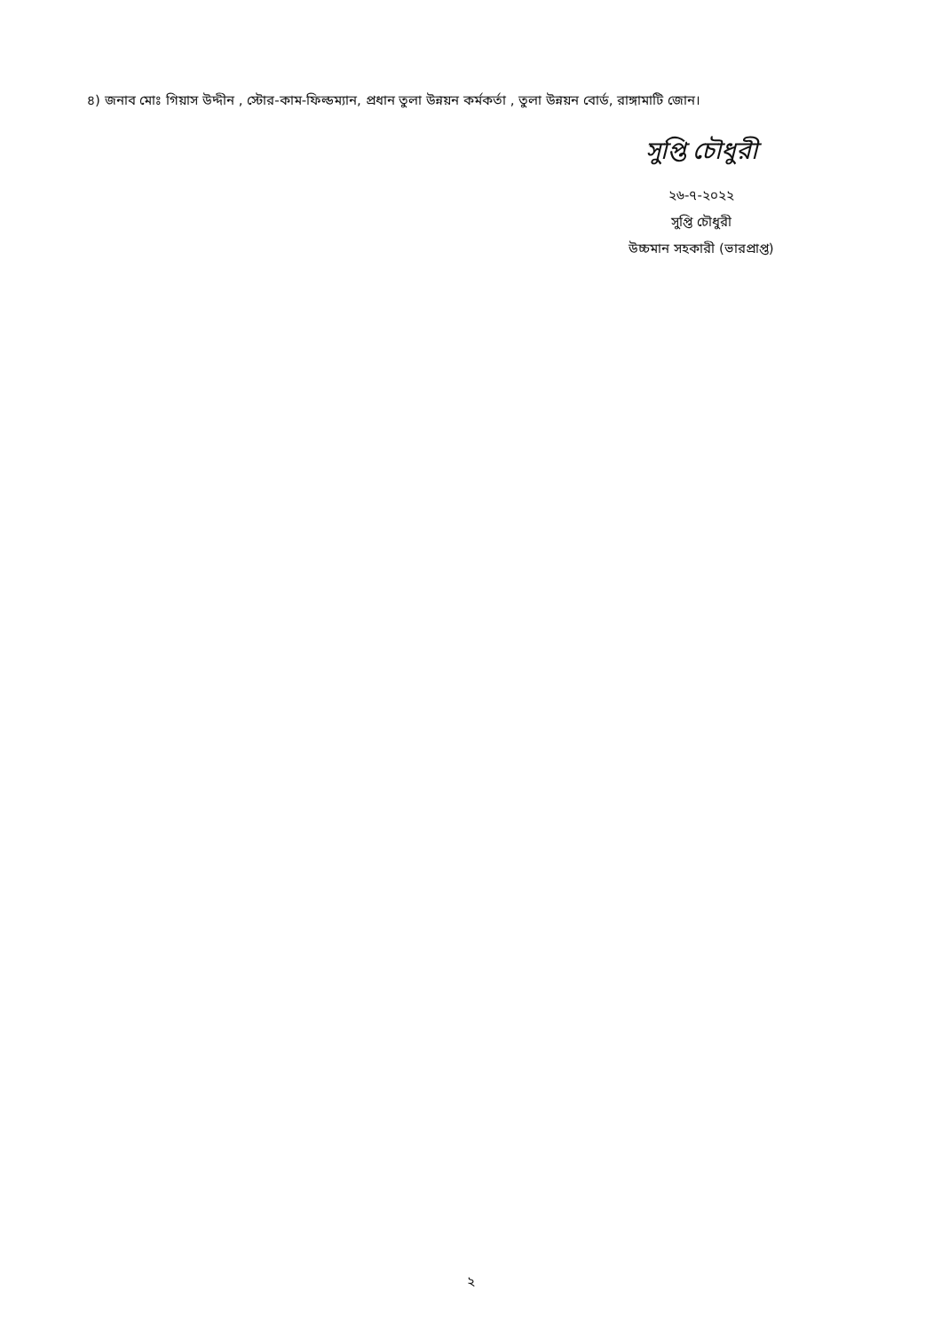৪) জনাব মোঃ গিয়াস উদ্দীন , স্টোর-কাম-ফিল্ডম্যান, প্রধান তুলা উন্নয়ন কর্মকর্তা , তুলা উন্নয়ন বোর্ড, রাঙ্গামাটি জোন।
সুপ্তি চৌধুরী
২৬-৭-২০২২
সুপ্তি চৌধুরী
উচ্চমান সহকারী (ভারপ্রাপ্ত)
২